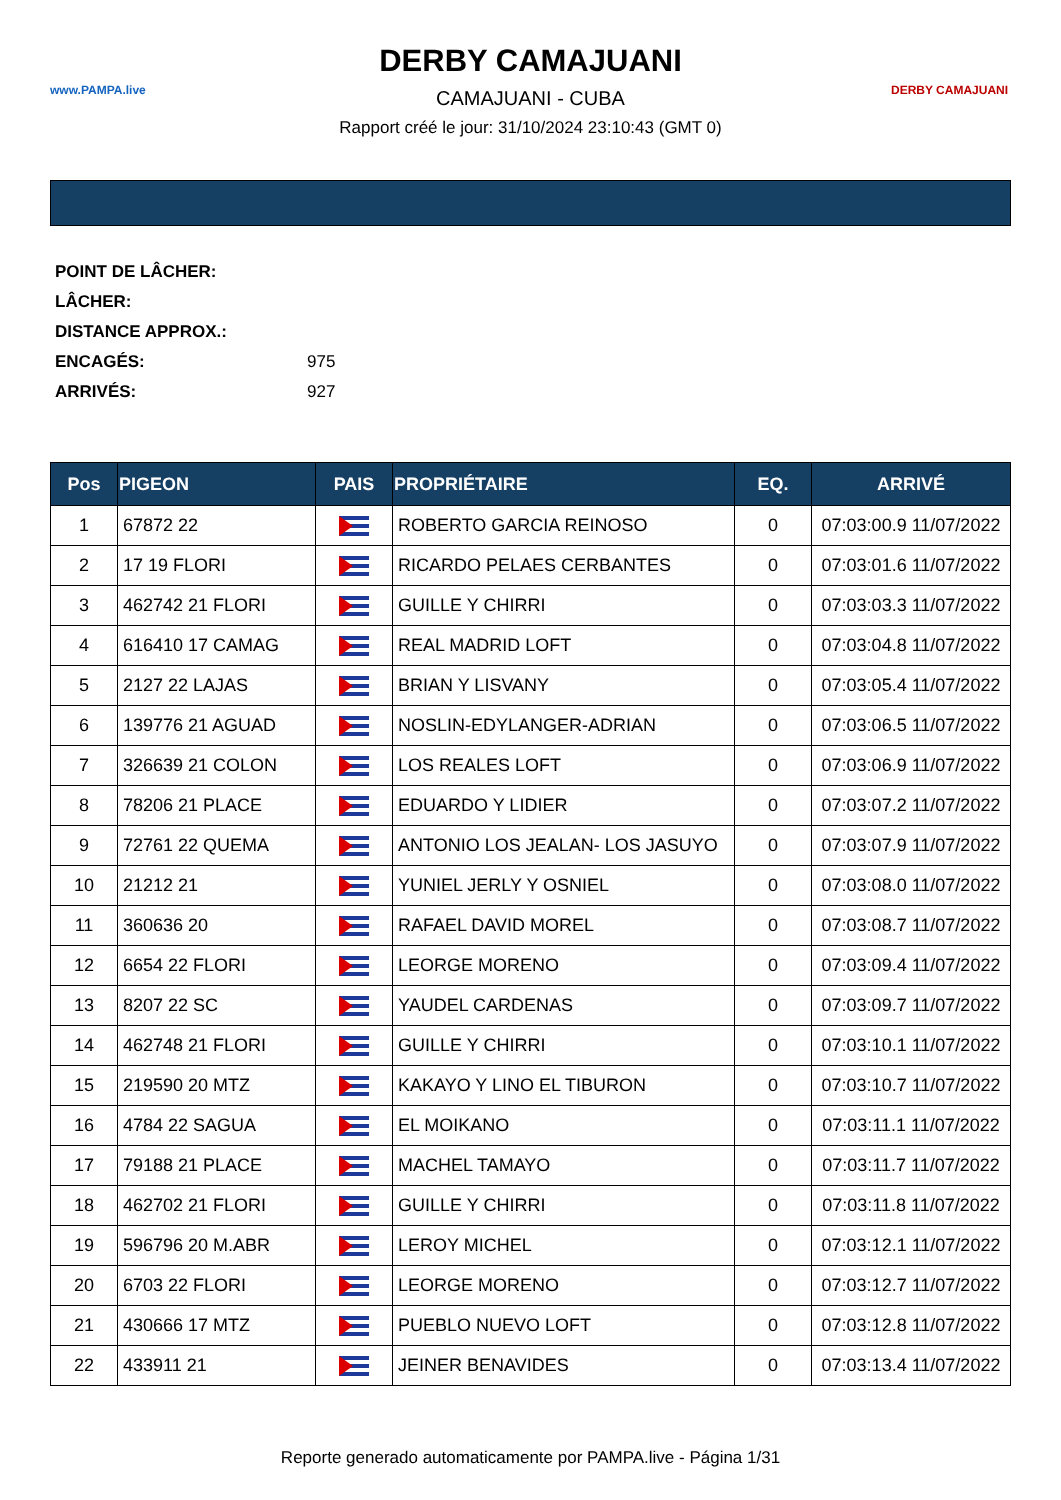www.PAMPA.live
DERBY CAMAJUANI
CAMAJUANI - CUBA
Rapport créé le jour: 31/10/2024 23:10:43 (GMT 0)
DERBY CAMAJUANI
POINT DE LÂCHER:
LÂCHER:
DISTANCE APPROX.:
ENCAGÉS: 975
ARRIVÉS: 927
| Pos | PIGEON | PAIS | PROPRIÉTAIRE | EQ. | ARRIVÉ |
| --- | --- | --- | --- | --- | --- |
| 1 | 67872 22 | | ROBERTO GARCIA REINOSO | 0 | 07:03:00.9 11/07/2022 |
| 2 | 17 19 FLORI | | RICARDO PELAES CERBANTES | 0 | 07:03:01.6 11/07/2022 |
| 3 | 462742 21 FLORI | | GUILLE Y CHIRRI | 0 | 07:03:03.3 11/07/2022 |
| 4 | 616410 17 CAMAG | | REAL MADRID LOFT | 0 | 07:03:04.8 11/07/2022 |
| 5 | 2127 22 LAJAS | | BRIAN Y LISVANY | 0 | 07:03:05.4 11/07/2022 |
| 6 | 139776 21 AGUAD | | NOSLIN-EDYLANGER-ADRIAN | 0 | 07:03:06.5 11/07/2022 |
| 7 | 326639 21 COLON | | LOS REALES LOFT | 0 | 07:03:06.9 11/07/2022 |
| 8 | 78206 21 PLACE | | EDUARDO Y LIDIER | 0 | 07:03:07.2 11/07/2022 |
| 9 | 72761 22 QUEMA | | ANTONIO LOS JEALAN- LOS JASUYO | 0 | 07:03:07.9 11/07/2022 |
| 10 | 21212 21 | | YUNIEL JERLY Y OSNIEL | 0 | 07:03:08.0 11/07/2022 |
| 11 | 360636 20 | | RAFAEL DAVID MOREL | 0 | 07:03:08.7 11/07/2022 |
| 12 | 6654 22 FLORI | | LEORGE MORENO | 0 | 07:03:09.4 11/07/2022 |
| 13 | 8207 22 SC | | YAUDEL CARDENAS | 0 | 07:03:09.7 11/07/2022 |
| 14 | 462748 21 FLORI | | GUILLE Y CHIRRI | 0 | 07:03:10.1 11/07/2022 |
| 15 | 219590 20 MTZ | | KAKAYO Y LINO EL TIBURON | 0 | 07:03:10.7 11/07/2022 |
| 16 | 4784 22 SAGUA | | EL MOIKANO | 0 | 07:03:11.1 11/07/2022 |
| 17 | 79188 21 PLACE | | MACHEL TAMAYO | 0 | 07:03:11.7 11/07/2022 |
| 18 | 462702 21 FLORI | | GUILLE Y CHIRRI | 0 | 07:03:11.8 11/07/2022 |
| 19 | 596796 20 M.ABR | | LEROY MICHEL | 0 | 07:03:12.1 11/07/2022 |
| 20 | 6703 22 FLORI | | LEORGE MORENO | 0 | 07:03:12.7 11/07/2022 |
| 21 | 430666 17 MTZ | | PUEBLO NUEVO LOFT | 0 | 07:03:12.8 11/07/2022 |
| 22 | 433911 21 | | JEINER BENAVIDES | 0 | 07:03:13.4 11/07/2022 |
Reporte generado automaticamente por PAMPA.live - Página 1/31